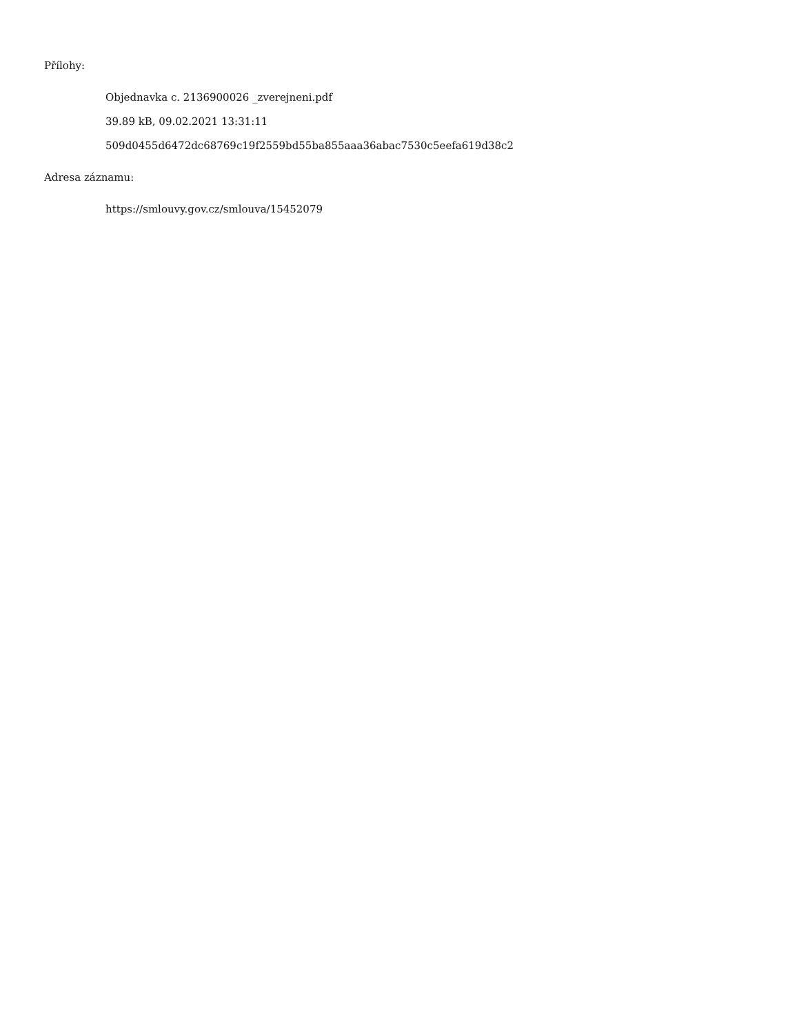Přílohy:
Objednavka c. 2136900026 _zverejneni.pdf
39.89 kB, 09.02.2021 13:31:11
509d0455d6472dc68769c19f2559bd55ba855aaa36abac7530c5eefa619d38c2
Adresa záznamu:
https://smlouvy.gov.cz/smlouva/15452079